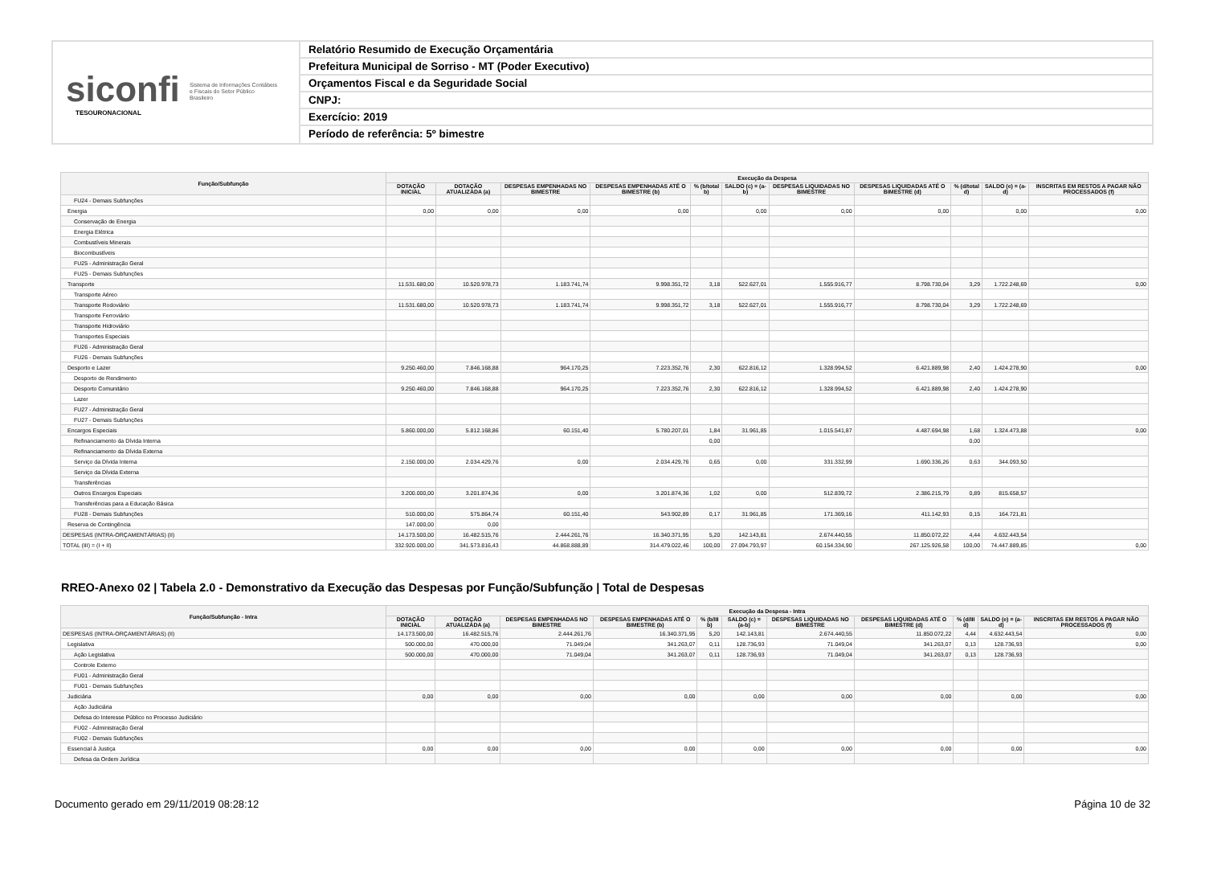siconfi Sistema de Informações Contábeis e Fiscais do Setor Público Brasileiro
TESOURONACIONAL
Relatório Resumido de Execução Orçamentária
Prefeitura Municipal de Sorriso - MT (Poder Executivo)
Orçamentos Fiscal e da Seguridade Social
CNPJ:
Exercício: 2019
Período de referência: 5º bimestre
| Função/Subfunção | Execução da Despesa | | | | | | | | | | |
| --- | --- | --- | --- | --- | --- | --- | --- | --- | --- | --- | --- |
| | DOTAÇÃO INICIAL | DOTAÇÃO ATUALIZADA (a) | DESPESAS EMPENHADAS NO BIMESTRE | DESPESAS EMPENHADAS ATÉ O BIMESTRE (b) | % (b/total b) | SALDO (c) = (a-b) | DESPESAS LIQUIDADAS NO BIMESTRE | DESPESAS LIQUIDADAS ATÉ O BIMESTRE (d) | % (d/total d) | SALDO (e) = (a-d) | INSCRITAS EM RESTOS A PAGAR NÃO PROCESSADOS (f) |
| FU24 - Demais Subfunções | | | | | | | | | | | |
| Energia | 0,00 | 0,00 | 0,00 | 0,00 | | 0,00 | 0,00 | 0,00 | | 0,00 | 0,00 |
| Conservação de Energia | | | | | | | | | | | |
| Energia Elétrica | | | | | | | | | | | |
| Combustíveis Minerais | | | | | | | | | | | |
| Biocombustíveis | | | | | | | | | | | |
| FU25 - Administração Geral | | | | | | | | | | | |
| FU25 - Demais Subfunções | | | | | | | | | | | |
| Transporte | 11.531.680,00 | 10.520.978,73 | 1.183.741,74 | 9.998.351,72 | 3,18 | 522.627,01 | 1.555.916,77 | 8.798.730,04 | 3,29 | 1.722.248,69 | 0,00 |
| Transporte Aéreo | | | | | | | | | | | |
| Transporte Rodoviário | 11.531.680,00 | 10.520.978,73 | 1.183.741,74 | 9.998.351,72 | 3,18 | 522.627,01 | 1.555.916,77 | 8.798.730,04 | 3,29 | 1.722.248,69 | |
| Transporte Ferroviário | | | | | | | | | | | |
| Transporte Hidroviário | | | | | | | | | | | |
| Transportes Especiais | | | | | | | | | | | |
| FU26 - Administração Geral | | | | | | | | | | | |
| FU26 - Demais Subfunções | | | | | | | | | | | |
| Desporto e Lazer | 9.250.460,00 | 7.846.168,88 | 964.170,25 | 7.223.352,76 | 2,30 | 622.816,12 | 1.328.994,52 | 6.421.889,98 | 2,40 | 1.424.278,90 | 0,00 |
| Desporto de Rendimento | | | | | | | | | | | |
| Desporto Comunitário | 9.250.460,00 | 7.846.168,88 | 964.170,25 | 7.223.352,76 | 2,30 | 622.816,12 | 1.328.994,52 | 6.421.889,98 | 2,40 | 1.424.278,90 | |
| Lazer | | | | | | | | | | | |
| FU27 - Administração Geral | | | | | | | | | | | |
| FU27 - Demais Subfunções | | | | | | | | | | | |
| Encargos Especiais | 5.860.000,00 | 5.812.168,86 | 60.151,40 | 5.780.207,01 | 1,84 | 31.961,85 | 1.015.541,87 | 4.487.694,98 | 1,68 | 1.324.473,88 | 0,00 |
| Refinanciamento da Dívida Interna | | | | | 0,00 | | | | 0,00 | | |
| Refinanciamento da Dívida Externa | | | | | | | | | | | |
| Serviço da Dívida Interna | 2.150.000,00 | 2.034.429,76 | 0,00 | 2.034.429,76 | 0,65 | 0,00 | 331.332,99 | 1.690.336,26 | 0,63 | 344.093,50 | |
| Serviço da Dívida Externa | | | | | | | | | | | |
| Transferências | | | | | | | | | | | |
| Outros Encargos Especiais | 3.200.000,00 | 3.201.874,36 | 0,00 | 3.201.874,36 | 1,02 | 0,00 | 512.839,72 | 2.386.215,79 | 0,89 | 815.658,57 | |
| Transferências para a Educação Básica | | | | | | | | | | | |
| FU28 - Demais Subfunções | 510.000,00 | 575.864,74 | 60.151,40 | 543.902,89 | 0,17 | 31.961,85 | 171.369,16 | 411.142,93 | 0,15 | 164.721,81 | |
| Reserva de Contingência | 147.000,00 | 0,00 | | | | | | | | | |
| DESPESAS (INTRA-ORÇAMENTÁRIAS) (II) | 14.173.500,00 | 16.482.515,76 | 2.444.261,76 | 16.340.371,95 | 5,20 | 142.143,81 | 2.674.440,55 | 11.850.072,22 | 4,44 | 4.632.443,54 | |
| TOTAL (III) = (I + II) | 332.920.000,00 | 341.573.816,43 | 44.868.888,89 | 314.479.022,46 | 100,00 | 27.094.793,97 | 60.154.334,90 | 267.125.926,58 | 100,00 | 74.447.889,85 | 0,00 |
RREO-Anexo 02 | Tabela 2.0 - Demonstrativo da Execução das Despesas por Função/Subfunção | Total de Despesas
| Função/Subfunção - Intra | Execução da Despesa - Intra | | | | | | | | | | |
| --- | --- | --- | --- | --- | --- | --- | --- | --- | --- | --- | --- |
| | DOTAÇÃO INICIAL | DOTAÇÃO ATUALIZADA (a) | DESPESAS EMPENHADAS NO BIMESTRE | DESPESAS EMPENHADAS ATÉ O BIMESTRE (b) | % (b/III b) | SALDO (c) = (a-b) | DESPESAS LIQUIDADAS NO BIMESTRE | DESPESAS LIQUIDADAS ATÉ O BIMESTRE (d) | % (d/III d) | SALDO (e) = (a-d) | INSCRITAS EM RESTOS A PAGAR NÃO PROCESSADOS (f) |
| DESPESAS (INTRA-ORÇAMENTÁRIAS) (II) | 14.173.500,00 | 16.482.515,76 | 2.444.261,76 | 16.340.371,95 | 5,20 | 142.143,81 | 2.674.440,55 | 11.850.072,22 | 4,44 | 4.632.443,54 | 0,00 |
| Legislativa | 500.000,00 | 470.000,00 | 71.049,04 | 341.263,07 | 0,11 | 128.736,93 | 71.049,04 | 341.263,07 | 0,13 | 128.736,93 | 0,00 |
| Ação Legislativa | 500.000,00 | 470.000,00 | 71.049,04 | 341.263,07 | 0,11 | 128.736,93 | 71.049,04 | 341.263,07 | 0,13 | 128.736,93 | |
| Controle Externo | | | | | | | | | | | |
| FU01 - Administração Geral | | | | | | | | | | | |
| FU01 - Demais Subfunções | | | | | | | | | | | |
| Judiciária | 0,00 | 0,00 | 0,00 | 0,00 | | 0,00 | 0,00 | 0,00 | | 0,00 | 0,00 |
| Ação Judiciária | | | | | | | | | | | |
| Defesa do Interesse Público no Processo Judiciário | | | | | | | | | | | |
| FU02 - Administração Geral | | | | | | | | | | | |
| FU02 - Demais Subfunções | | | | | | | | | | | |
| Essencial à Justiça | 0,00 | 0,00 | 0,00 | 0,00 | | 0,00 | 0,00 | 0,00 | | 0,00 | 0,00 |
| Defesa da Ordem Jurídica | | | | | | | | | | | |
Documento gerado em 29/11/2019 08:28:12 Página 10 de 32